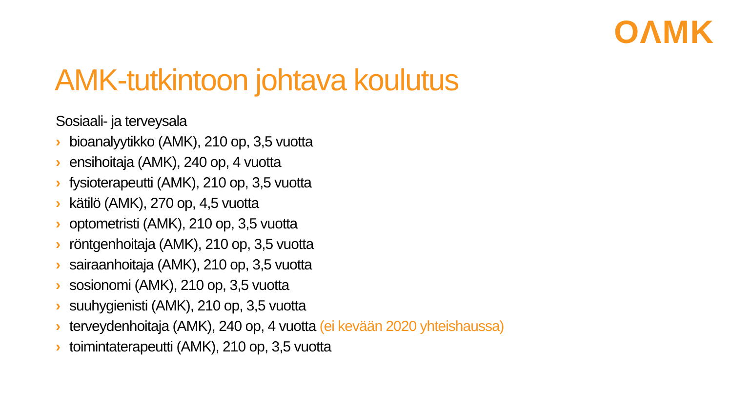OΛMK
AMK-tutkintoon johtava koulutus
Sosiaali- ja terveysala
› bioanalyytikko (AMK), 210 op, 3,5 vuotta
› ensihoitaja (AMK), 240 op, 4 vuotta
› fysioterapeutti (AMK), 210 op, 3,5 vuotta
› kätilö (AMK), 270 op, 4,5 vuotta
› optometristi (AMK), 210 op, 3,5 vuotta
› röntgenhoitaja (AMK), 210 op, 3,5 vuotta
› sairaanhoitaja (AMK), 210 op, 3,5 vuotta
› sosionomi (AMK), 210 op, 3,5 vuotta
› suuhygienisti (AMK), 210 op, 3,5 vuotta
› terveydenhoitaja (AMK), 240 op, 4 vuotta (ei kevään 2020 yhteishaussa)
› toimintaterapeutti (AMK), 210 op, 3,5 vuotta